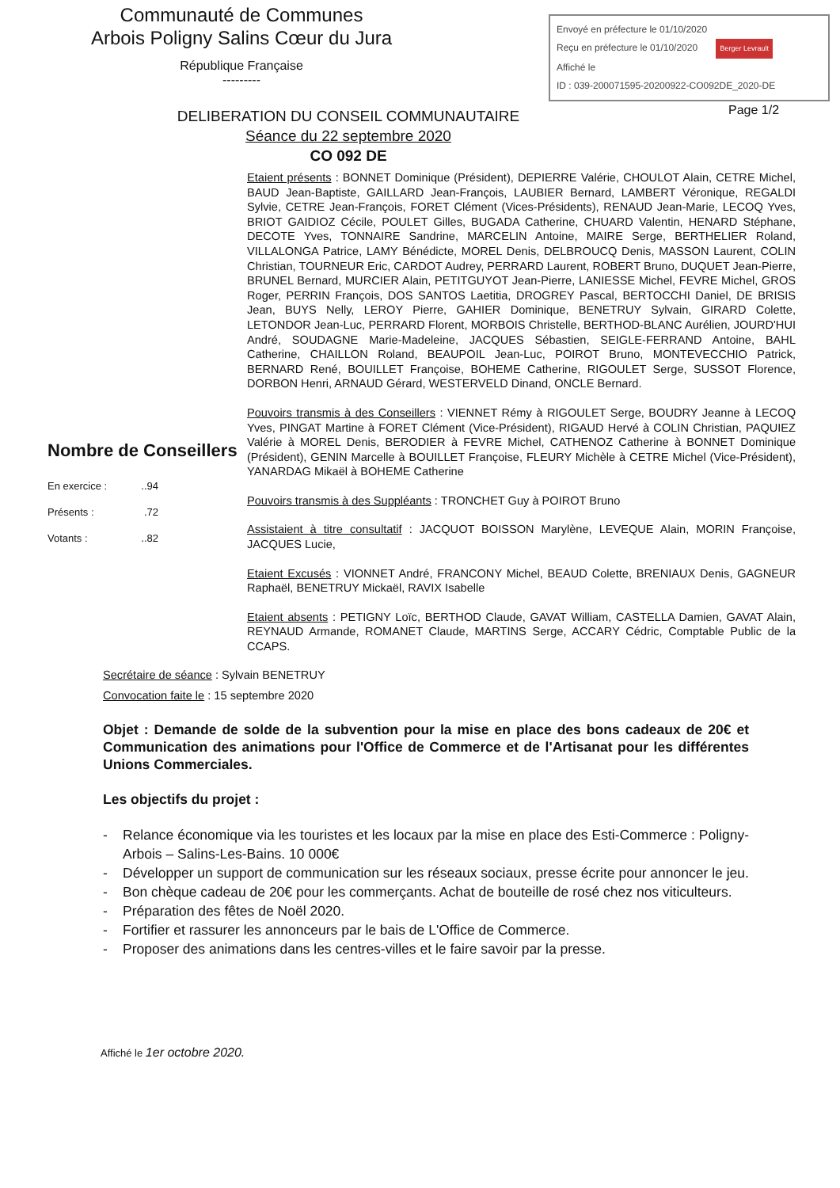Communauté de Communes
Arbois Poligny Salins Cœur du Jura
République Française
---------
Envoyé en préfecture le 01/10/2020
Reçu en préfecture le 01/10/2020 Berger Levrault
Affiché le
ID : 039-200071595-20200922-CO092DE_2020-DE
Page 1/2
DELIBERATION DU CONSEIL COMMUNAUTAIRE
Séance du 22 septembre 2020
CO 092 DE
Nombre de Conseillers
En exercice :..94
Présents :.72
Votants :..82
Etaient présents : BONNET Dominique (Président), DEPIERRE Valérie, CHOULOT Alain, CETRE Michel, BAUD Jean-Baptiste, GAILLARD Jean-François, LAUBIER Bernard, LAMBERT Véronique, REGALDI Sylvie, CETRE Jean-François, FORET Clément (Vices-Présidents), RENAUD Jean-Marie, LECOQ Yves, BRIOT GAIDIOZ Cécile, POULET Gilles, BUGADA Catherine, CHUARD Valentin, HENARD Stéphane, DECOTE Yves, TONNAIRE Sandrine, MARCELIN Antoine, MAIRE Serge, BERTHELIER Roland, VILLALONGA Patrice, LAMY Bénédicte, MOREL Denis, DELBROUCQ Denis, MASSON Laurent, COLIN Christian, TOURNEUR Eric, CARDOT Audrey, PERRARD Laurent, ROBERT Bruno, DUQUET Jean-Pierre, BRUNEL Bernard, MURCIER Alain, PETITGUYOT Jean-Pierre, LANIESSE Michel, FEVRE Michel, GROS Roger, PERRIN François, DOS SANTOS Laetitia, DROGREY Pascal, BERTOCCHI Daniel, DE BRISIS Jean, BUYS Nelly, LEROY Pierre, GAHIER Dominique, BENETRUY Sylvain, GIRARD Colette, LETONDOR Jean-Luc, PERRARD Florent, MORBOIS Christelle, BERTHOD-BLANC Aurélien, JOURD'HUI André, SOUDAGNE Marie-Madeleine, JACQUES Sébastien, SEIGLE-FERRAND Antoine, BAHL Catherine, CHAILLON Roland, BEAUPOIL Jean-Luc, POIROT Bruno, MONTEVECCHIO Patrick, BERNARD René, BOUILLET Françoise, BOHEME Catherine, RIGOULET Serge, SUSSOT Florence, DORBON Henri, ARNAUD Gérard, WESTERVELD Dinand, ONCLE Bernard.
Pouvoirs transmis à des Conseillers : VIENNET Rémy à RIGOULET Serge, BOUDRY Jeanne à LECOQ Yves, PINGAT Martine à FORET Clément (Vice-Président), RIGAUD Hervé à COLIN Christian, PAQUIEZ Valérie à MOREL Denis, BERODIER à FEVRE Michel, CATHENOZ Catherine à BONNET Dominique (Président), GENIN Marcelle à BOUILLET Françoise, FLEURY Michèle à CETRE Michel (Vice-Président), YANARDAG Mikaël à BOHEME Catherine
Pouvoirs transmis à des Suppléants : TRONCHET Guy à POIROT Bruno
Assistaient à titre consultatif : JACQUOT BOISSON Marylène, LEVEQUE Alain, MORIN Françoise, JACQUES Lucie,
Etaient Excusés : VIONNET André, FRANCONY Michel, BEAUD Colette, BRENIAUX Denis, GAGNEUR Raphaël, BENETRUY Mickaël, RAVIX Isabelle
Etaient absents : PETIGNY Loïc, BERTHOD Claude, GAVAT William, CASTELLA Damien, GAVAT Alain, REYNAUD Armande, ROMANET Claude, MARTINS Serge, ACCARY Cédric, Comptable Public de la CCAPS.
Secrétaire de séance : Sylvain BENETRUY
Convocation faite le : 15 septembre 2020
Objet : Demande de solde de la subvention pour la mise en place des bons cadeaux de 20€ et Communication des animations pour l'Office de Commerce et de l'Artisanat pour les différentes Unions Commerciales.
Les objectifs du projet :
- Relance économique via les touristes et les locaux par la mise en place des Esti-Commerce : Poligny- Arbois – Salins-Les-Bains. 10 000€
- Développer un support de communication sur les réseaux sociaux, presse écrite pour annoncer le jeu.
- Bon chèque cadeau de 20€ pour les commerçants. Achat de bouteille de rosé chez nos viticulteurs.
- Préparation des fêtes de Noël 2020.
- Fortifier et rassurer les annonceurs par le bais de L'Office de Commerce.
- Proposer des animations dans les centres-villes et le faire savoir par la presse.
Affiché le 1er octobre 2020.